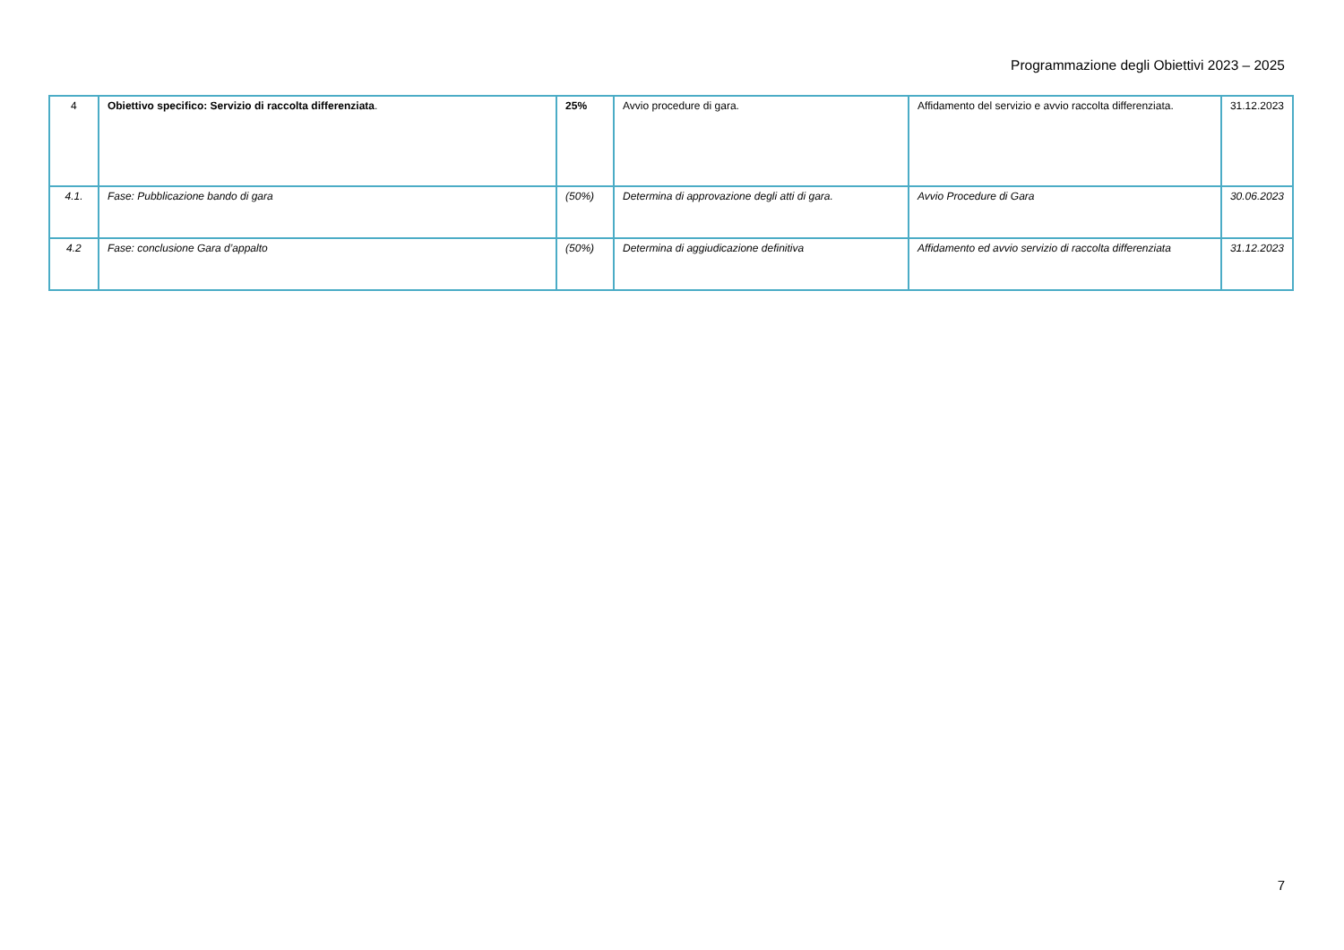Programmazione degli Obiettivi 2023 – 2025
| 4 | Obiettivo specifico: Servizio di raccolta differenziata . | 25% | Avvio procedure di gara. | Affidamento del servizio e avvio raccolta differenziata. | 31.12.2023 |
| 4.1. | Fase: Pubblicazione bando di gara | (50%) | Determina di approvazione degli atti di gara. | Avvio Procedure di Gara | 30.06.2023 |
| 4.2 | Fase: conclusione Gara d’appalto | (50%) | Determina di aggiudicazione definitiva | Affidamento ed avvio servizio di raccolta differenziata | 31.12.2023 |
7